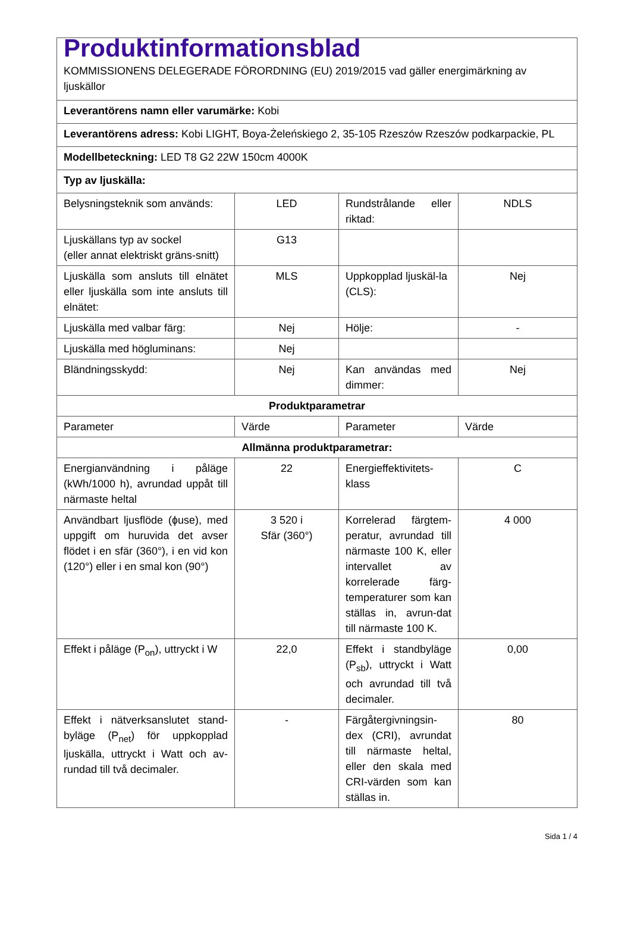| Produktinformationsblad KOMMISSIONENS DELEGERADE FÖRORDNING (EU) 2019/2015 vad gäller energimärkning av ljuskällor | | | |
| Leverantörens namn eller varumärke: Kobi | | | |
| Leverantörens adress: Kobi LIGHT, Boya-Żeleńskiego 2, 35-105 Rzeszów Rzeszów podkarpackie, PL | | | |
| Modellbeteckning: LED T8 G2 22W 150cm 4000K | | | |
| Typ av ljuskälla: | | | |
| Belysningsteknik som används: | LED | Rundstrålande eller riktad: | NDLS |
| Ljuskällans typ av sockel (eller annat elektriskt gräns-snitt) | G13 | | |
| Ljuskälla som ansluts till elnätet eller ljuskälla som inte ansluts till elnätet: | MLS | Uppkopplad ljuskäl-la (CLS): | Nej |
| Ljuskälla med valbar färg: | Nej | Hölje: | - |
| Ljuskälla med högluminans: | Nej | | |
| Bländningsskydd: | Nej | Kan användas med dimmer: | Nej |
| Produktparametrar | | | |
| Parameter | Värde | Parameter | Värde |
| Allmänna produktparametrar: | | | |
| Energianvändning i påläge (kWh/1000 h), avrundad uppåt till närmaste heltal | 22 | Energieffektivitets-klass | C |
| Användbart ljusflöde (ɸuse), med uppgift om huruvida det avser flödet i en sfär (360°), i en vid kon (120°) eller i en smal kon (90°) | 3 520 i Sfär (360°) | Korrelerad färgtem-peratur, avrundad till närmaste 100 K, eller intervallet av korrelerade färg-temperaturer som kan ställas in, avrun-dat till närmaste 100 K. | 4 000 |
| Effekt i påläge (P<sub>on</sub>), uttryckt i W | 22,0 | Effekt i standbyläge (P<sub>sb</sub>), uttryckt i Watt och avrundad till två decimaler. | 0,00 |
| Effekt i nätverksanslutet stand-byläge (P<sub>net</sub>) för uppkopplad ljuskälla, uttryckt i Watt och av-rundad till två decimaler. | - | Färgåtergivningsin-dex (CRI), avrundat till närmaste heltal, eller den skala med CRI-värden som kan ställas in. | 80 |
Sida 1 / 4